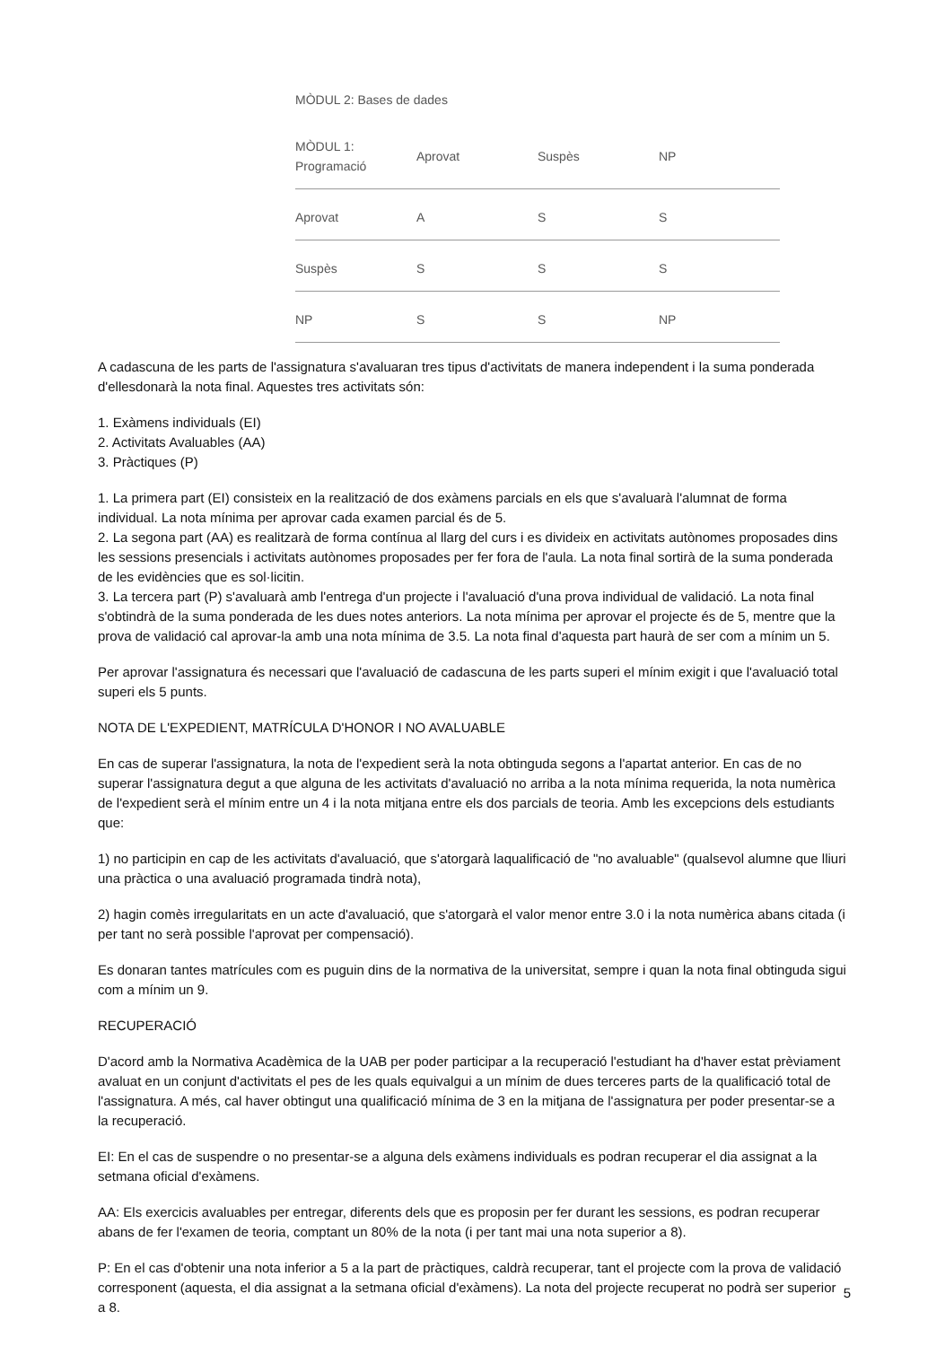MÒDUL 2: Bases de dades
| MÒDUL 1: Programació | Aprovat | Suspès | NP |
| --- | --- | --- | --- |
| Aprovat | A | S | S |
| Suspès | S | S | S |
| NP | S | S | NP |
A cadascuna de les parts de l'assignatura s'avaluaran tres tipus d'activitats de manera independent i la suma ponderada d'ellesdonarà la nota final. Aquestes tres activitats són:
1. Exàmens individuals (EI)
2. Activitats Avaluables (AA)
3. Pràctiques (P)
1. La primera part (EI) consisteix en la realització de dos exàmens parcials en els que s'avaluarà l'alumnat de forma individual. La nota mínima per aprovar cada examen parcial és de 5.
2. La segona part (AA) es realitzarà de forma contínua al llarg del curs i es divideix en activitats autònomes proposades dins les sessions presencials i activitats autònomes proposades per fer fora de l'aula. La nota final sortirà de la suma ponderada de les evidències que es sol·licitin.
3. La tercera part (P) s'avaluarà amb l'entrega d'un projecte i l'avaluació d'una prova individual de validació. La nota final s'obtindrà de la suma ponderada de les dues notes anteriors. La nota mínima per aprovar el projecte és de 5, mentre que la prova de validació cal aprovar-la amb una nota mínima de 3.5. La nota final d'aquesta part haurà de ser com a mínim un 5.
Per aprovar l'assignatura és necessari que l'avaluació de cadascuna de les parts superi el mínim exigit i que l'avaluació total superi els 5 punts.
NOTA DE L'EXPEDIENT, MATRÍCULA D'HONOR I NO AVALUABLE
En cas de superar l'assignatura, la nota de l'expedient serà la nota obtinguda segons a l'apartat anterior. En cas de no superar l'assignatura degut a que alguna de les activitats d'avaluació no arriba a la nota mínima requerida, la nota numèrica de l'expedient serà el mínim entre un 4 i la nota mitjana entre els dos parcials de teoria. Amb les excepcions dels estudiants que:
1) no participin en cap de les activitats d'avaluació, que s'atorgarà laqualificació de "no avaluable" (qualsevol alumne que lliuri una pràctica o una avaluació programada tindrà nota),
2) hagin comès irregularitats en un acte d'avaluació, que s'atorgarà el valor menor entre 3.0 i la nota numèrica abans citada (i per tant no serà possible l'aprovat per compensació).
Es donaran tantes matrícules com es puguin dins de la normativa de la universitat, sempre i quan la nota final obtinguda sigui com a mínim un 9.
RECUPERACIÓ
D'acord amb la Normativa Acadèmica de la UAB per poder participar a la recuperació l'estudiant ha d'haver estat prèviament avaluat en un conjunt d'activitats el pes de les quals equivalgui a un mínim de dues terceres parts de la qualificació total de l'assignatura. A més, cal haver obtingut una qualificació mínima de 3 en la mitjana de l'assignatura per poder presentar-se a la recuperació.
EI: En el cas de suspendre o no presentar-se a alguna dels exàmens individuals es podran recuperar el dia assignat a la setmana oficial d'exàmens.
AA: Els exercicis avaluables per entregar, diferents dels que es proposin per fer durant les sessions, es podran recuperar abans de fer l'examen de teoria, comptant un 80% de la nota (i per tant mai una nota superior a 8).
P: En el cas d'obtenir una nota inferior a 5 a la part de pràctiques, caldrà recuperar, tant el projecte com la prova de validació corresponent (aquesta, el dia assignat a la setmana oficial d'exàmens). La nota del projecte recuperat no podrà ser superior a 8.
5